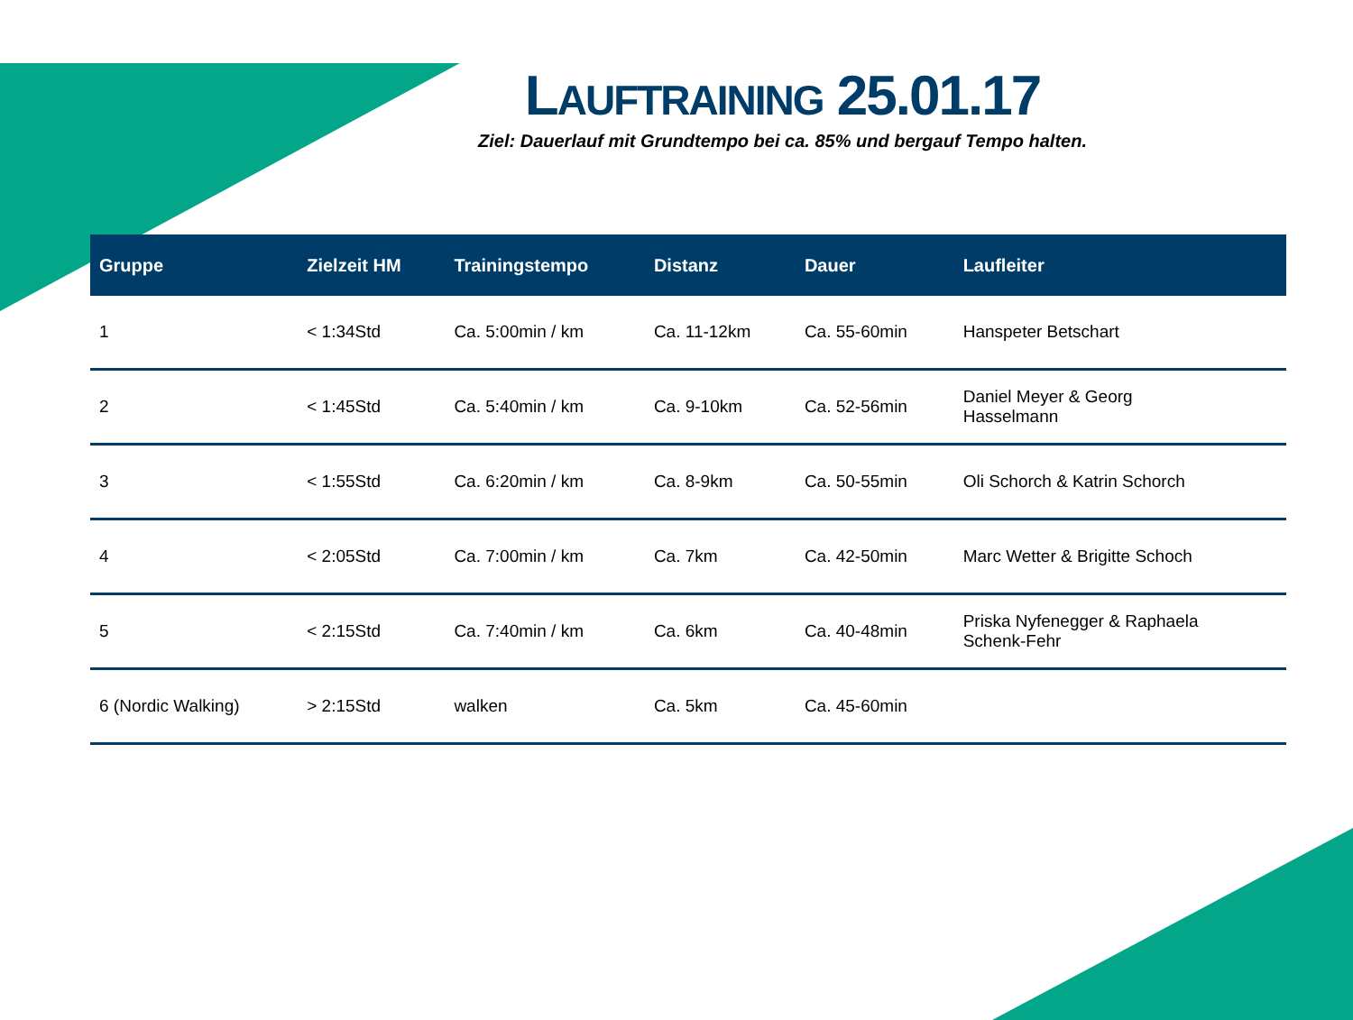LAUFTRAINING 25.01.17
Ziel: Dauerlauf mit Grundtempo bei ca. 85% und bergauf Tempo halten.
| Gruppe | Zielzeit HM | Trainingstempo | Distanz | Dauer | Laufleiter |
| --- | --- | --- | --- | --- | --- |
| 1 | < 1:34Std | Ca. 5:00min / km | Ca. 11-12km | Ca. 55-60min | Hanspeter Betschart |
| 2 | < 1:45Std | Ca. 5:40min / km | Ca. 9-10km | Ca. 52-56min | Daniel Meyer & Georg Hasselmann |
| 3 | < 1:55Std | Ca. 6:20min / km | Ca. 8-9km | Ca. 50-55min | Oli Schorch & Katrin Schorch |
| 4 | < 2:05Std | Ca. 7:00min / km | Ca. 7km | Ca. 42-50min | Marc Wetter & Brigitte Schoch |
| 5 | < 2:15Std | Ca. 7:40min / km | Ca. 6km | Ca. 40-48min | Priska Nyfenegger & Raphaela Schenk-Fehr |
| 6 (Nordic Walking) | > 2:15Std | walken | Ca. 5km | Ca. 45-60min | |